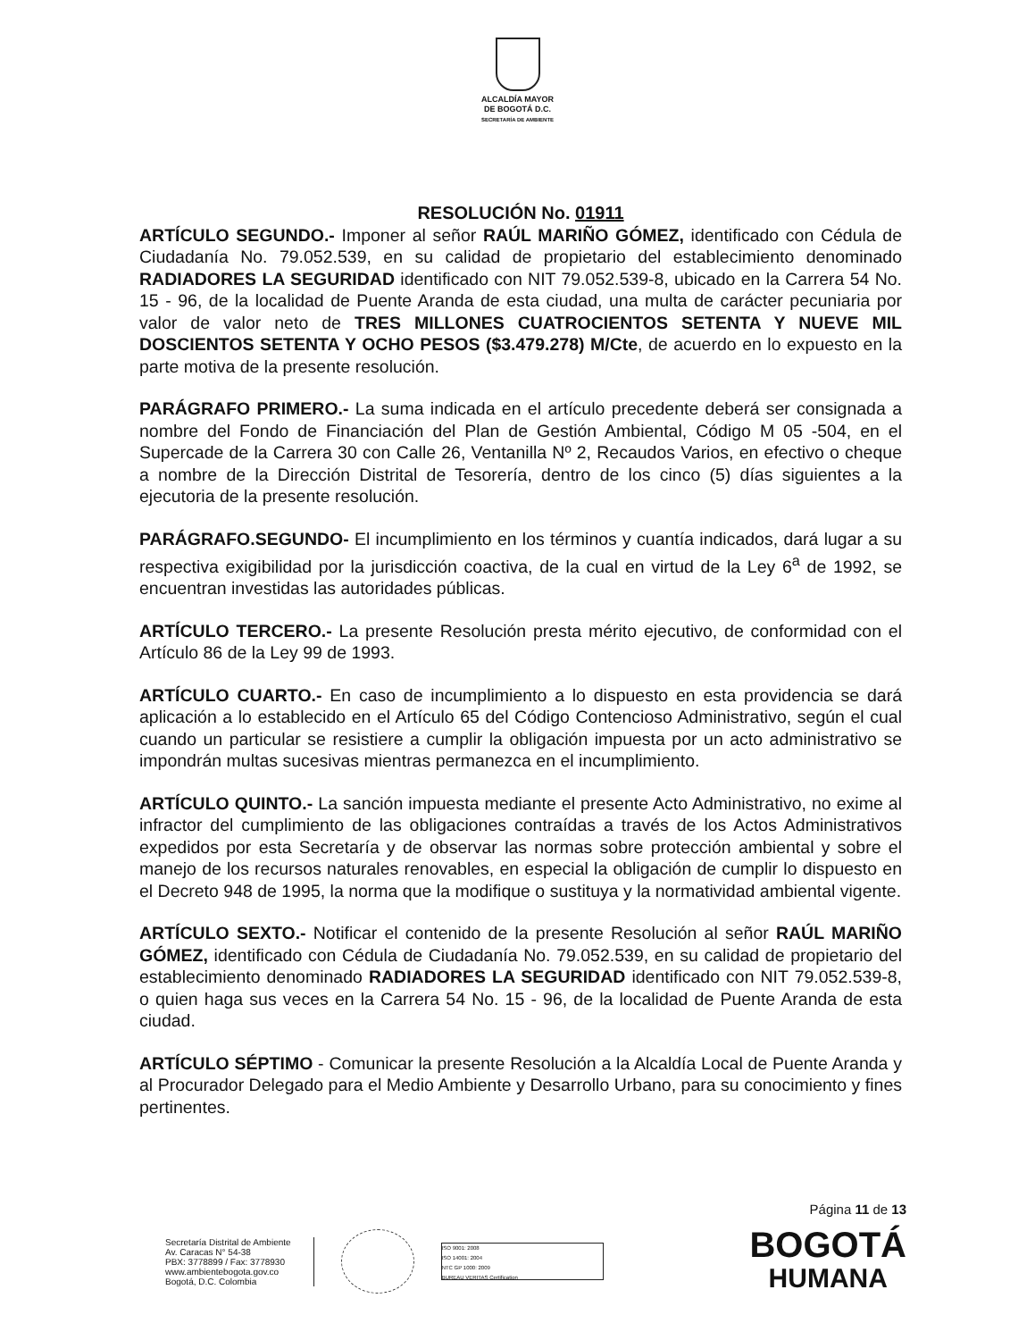ALCALDÍA MAYOR
DE BOGOTÁ D.C.
SECRETARÍA DE AMBIENTE
RESOLUCIÓN No. 01911
ARTÍCULO SEGUNDO.- Imponer al señor RAÚL MARIÑO GÓMEZ, identificado con Cédula de Ciudadanía No. 79.052.539, en su calidad de propietario del establecimiento denominado RADIADORES LA SEGURIDAD identificado con NIT 79.052.539-8, ubicado en la Carrera 54 No. 15 - 96, de la localidad de Puente Aranda de esta ciudad, una multa de carácter pecuniaria por valor de valor neto de TRES MILLONES CUATROCIENTOS SETENTA Y NUEVE MIL DOSCIENTOS SETENTA Y OCHO PESOS ($3.479.278) M/Cte, de acuerdo en lo expuesto en la parte motiva de la presente resolución.
PARÁGRAFO PRIMERO.- La suma indicada en el artículo precedente deberá ser consignada a nombre del Fondo de Financiación del Plan de Gestión Ambiental, Código M 05 -504, en el Supercade de la Carrera 30 con Calle 26, Ventanilla Nº 2, Recaudos Varios, en efectivo o cheque a nombre de la Dirección Distrital de Tesorería, dentro de los cinco (5) días siguientes a la ejecutoria de la presente resolución.
PARÁGRAFO.SEGUNDO- El incumplimiento en los términos y cuantía indicados, dará lugar a su respectiva exigibilidad por la jurisdicción coactiva, de la cual en virtud de la Ley 6<sup>a</sup> de 1992, se encuentran investidas las autoridades públicas.
ARTÍCULO TERCERO.- La presente Resolución presta mérito ejecutivo, de conformidad con el Artículo 86 de la Ley 99 de 1993.
ARTÍCULO CUARTO.- En caso de incumplimiento a lo dispuesto en esta providencia se dará aplicación a lo establecido en el Artículo 65 del Código Contencioso Administrativo, según el cual cuando un particular se resistiere a cumplir la obligación impuesta por un acto administrativo se impondrán multas sucesivas mientras permanezca en el incumplimiento.
ARTÍCULO QUINTO.- La sanción impuesta mediante el presente Acto Administrativo, no exime al infractor del cumplimiento de las obligaciones contraídas a través de los Actos Administrativos expedidos por esta Secretaría y de observar las normas sobre protección ambiental y sobre el manejo de los recursos naturales renovables, en especial la obligación de cumplir lo dispuesto en el Decreto 948 de 1995, la norma que la modifique o sustituya y la normatividad ambiental vigente.
ARTÍCULO SEXTO.- Notificar el contenido de la presente Resolución al señor RAÚL MARIÑO GÓMEZ, identificado con Cédula de Ciudadanía No. 79.052.539, en su calidad de propietario del establecimiento denominado RADIADORES LA SEGURIDAD identificado con NIT 79.052.539-8, o quien haga sus veces en la Carrera 54 No. 15 - 96, de la localidad de Puente Aranda de esta ciudad.
ARTÍCULO SÉPTIMO - Comunicar la presente Resolución a la Alcaldía Local de Puente Aranda y al Procurador Delegado para el Medio Ambiente y Desarrollo Urbano, para su conocimiento y fines pertinentes.
Página 11 de 13
Secretaría Distrital de Ambiente
Av. Caracas N° 54-38
PBX: 3778899 / Fax: 3778930
www.ambientebogota.gov.co
Bogotá, D.C. Colombia
ISO 9001: 2008
ISO 14001: 2004
NTC GP 1000: 2009
BUREAU VERITAS Certification
BOGOTÁ
HUMANA